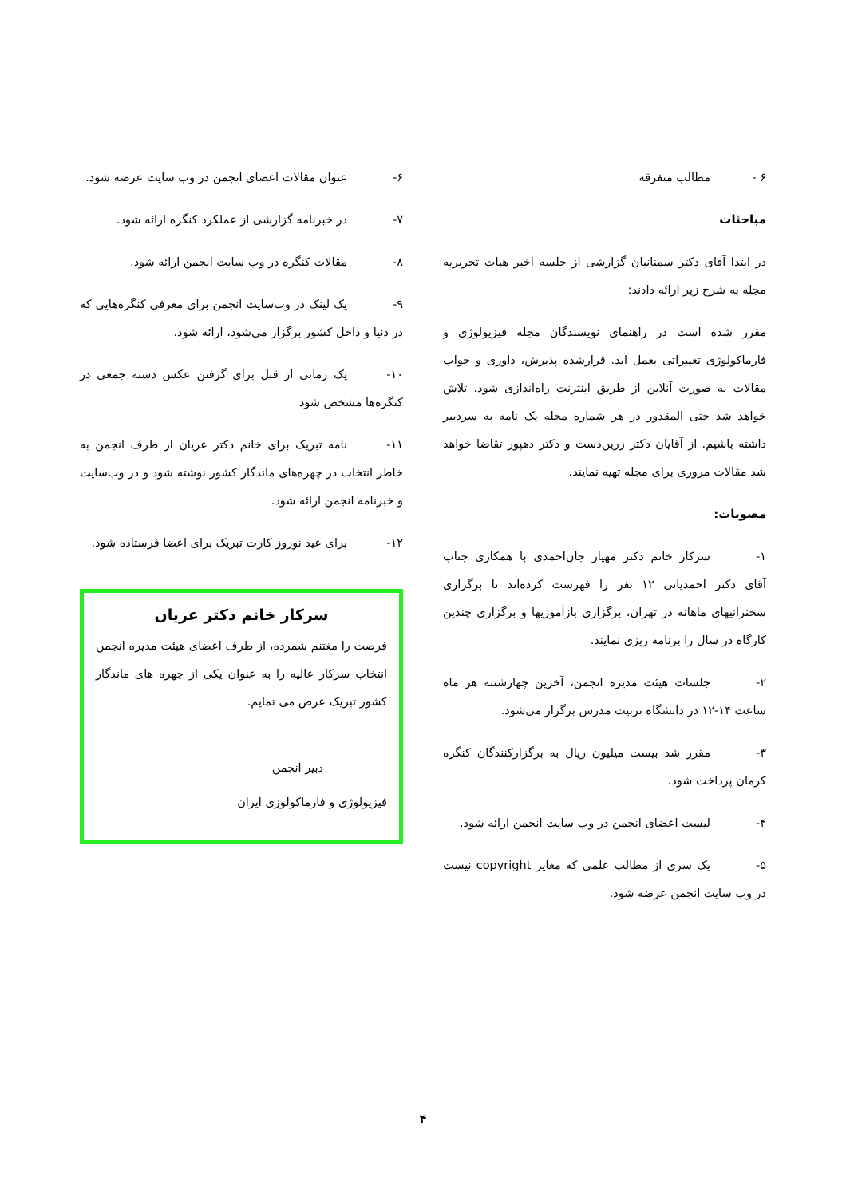۶ - مطالب متفرقه
مباحثات
در ابتدا آقای دکتر سمنانیان گزارشی از جلسه اخیر هیات تحریریه مجله به شرح زیر ارائه دادند:
مقرر شده است در راهنمای نویسندگان مجله فیزیولوژی و فارماکولوژی تغییراتی بعمل آید. قرارشده پذیرش، داوری و جواب مقالات به صورت آنلاین از طریق اینترنت راه‌اندازی شود. تلاش خواهد شد حتی المقدور در هر شماره مجله یک نامه به سردبیر داشته باشیم. از آقایان دکتر زرین‌دست و دکتر دهپور تقاضا خواهد شد مقالات مروری برای مجله تهیه نمایند.
مصوبات:
۱- سرکار خانم دکتر مهیار جان‌احمدی با همکاری جناب آقای دکتر احمدیانی ۱۲ نفر را فهرست کرده‌اند تا برگزاری سخنرانیهای ماهانه در تهران، برگزاری بازآموزیها و برگزاری چندین کارگاه در سال را برنامه ریزی نمایند.
۲- جلسات هیئت مدیره انجمن، آخرین چهارشنبه هر ماه ساعت ۱۴-۱۲ در دانشگاه تربیت مدرس برگزار می‌شود.
۳- مقرر شد بیست میلیون ریال به برگزارکنندگان کنگره کرمان پرداخت شود.
۴- لیست اعضای انجمن در وب سایت انجمن ارائه شود.
۵- یک سری از مطالب علمی که مغایر copyright نیست در وب سایت انجمن عرضه شود.
۶- عنوان مقالات اعضای انجمن در وب سایت عرضه شود.
۷- در خبرنامه گزارشی از عملکرد کنگره ارائه شود.
۸- مقالات کنگره در وب سایت انجمن ارائه شود.
۹- یک لینک در وب‌سایت انجمن برای معرفی کنگره‌هایی که در دنیا و داخل کشور برگزار می‌شود، ارائه شود.
۱۰- یک زمانی از قبل برای گرفتن عکس دسته جمعی در کنگره‌ها مشخص شود
۱۱- نامه تبریک برای خانم دکتر عریان از طرف انجمن به خاطر انتخاب در چهره‌های ماندگار کشور نوشته شود و در وب‌سایت و خبرنامه انجمن ارائه شود.
۱۲- برای عید نوروز کارت تبریک برای اعضا فرستاده شود.
سرکار خانم دکتر عریان
فرصت را مغتنم شمرده، از طرف اعضای هیئت مدیره انجمن انتخاب سرکار عالیه را به عنوان یکی از چهره های ماندگار کشور تبریک عرض می نمایم.
دبیر انجمن
فیزیولوژی و فارماکولوزی ایران
۴